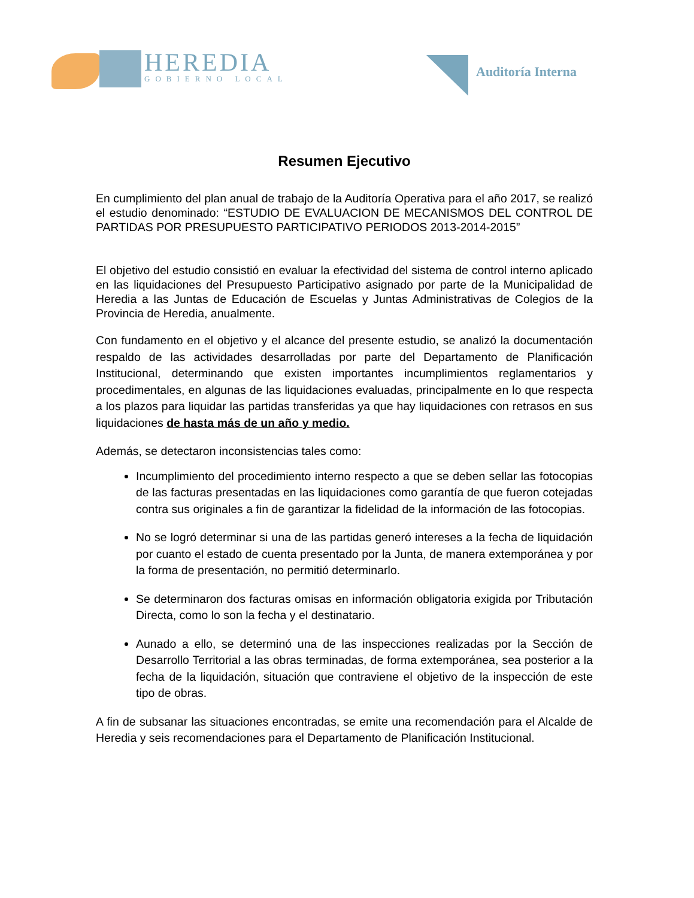HEREDIA
GOBIERNO LOCAL
Auditoría Interna
Resumen Ejecutivo
En cumplimiento del plan anual de trabajo de la Auditoría Operativa para el año 2017, se realizó el estudio denominado: “ESTUDIO DE EVALUACION DE MECANISMOS DEL CONTROL DE PARTIDAS POR PRESUPUESTO PARTICIPATIVO PERIODOS 2013-2014-2015”
El objetivo del estudio consistió en evaluar la efectividad del sistema de control interno aplicado en las liquidaciones del Presupuesto Participativo asignado por parte de la Municipalidad de Heredia a las Juntas de Educación de Escuelas y Juntas Administrativas de Colegios de la Provincia de Heredia, anualmente.
Con fundamento en el objetivo y el alcance del presente estudio, se analizó la documentación respaldo de las actividades desarrolladas por parte del Departamento de Planificación Institucional, determinando que existen importantes incumplimientos reglamentarios y procedimentales, en algunas de las liquidaciones evaluadas, principalmente en lo que respecta a los plazos para liquidar las partidas transferidas ya que hay liquidaciones con retrasos en sus liquidaciones de hasta más de un año y medio.
Además, se detectaron inconsistencias tales como:
Incumplimiento del procedimiento interno respecto a que se deben sellar las fotocopias de las facturas presentadas en las liquidaciones como garantía de que fueron cotejadas contra sus originales a fin de garantizar la fidelidad de la información de las fotocopias.
No se logró determinar si una de las partidas generó intereses a la fecha de liquidación por cuanto el estado de cuenta presentado por la Junta, de manera extemporánea y por la forma de presentación, no permitió determinarlo.
Se determinaron dos facturas omisas en información obligatoria exigida por Tributación Directa, como lo son la fecha y el destinatario.
Aunado a ello, se determinó una de las inspecciones realizadas por la Sección de Desarrollo Territorial a las obras terminadas, de forma extemporánea, sea posterior a la fecha de la liquidación, situación que contraviene el objetivo de la inspección de este tipo de obras.
A fin de subsanar las situaciones encontradas, se emite una recomendación para el Alcalde de Heredia y seis recomendaciones para el Departamento de Planificación Institucional.